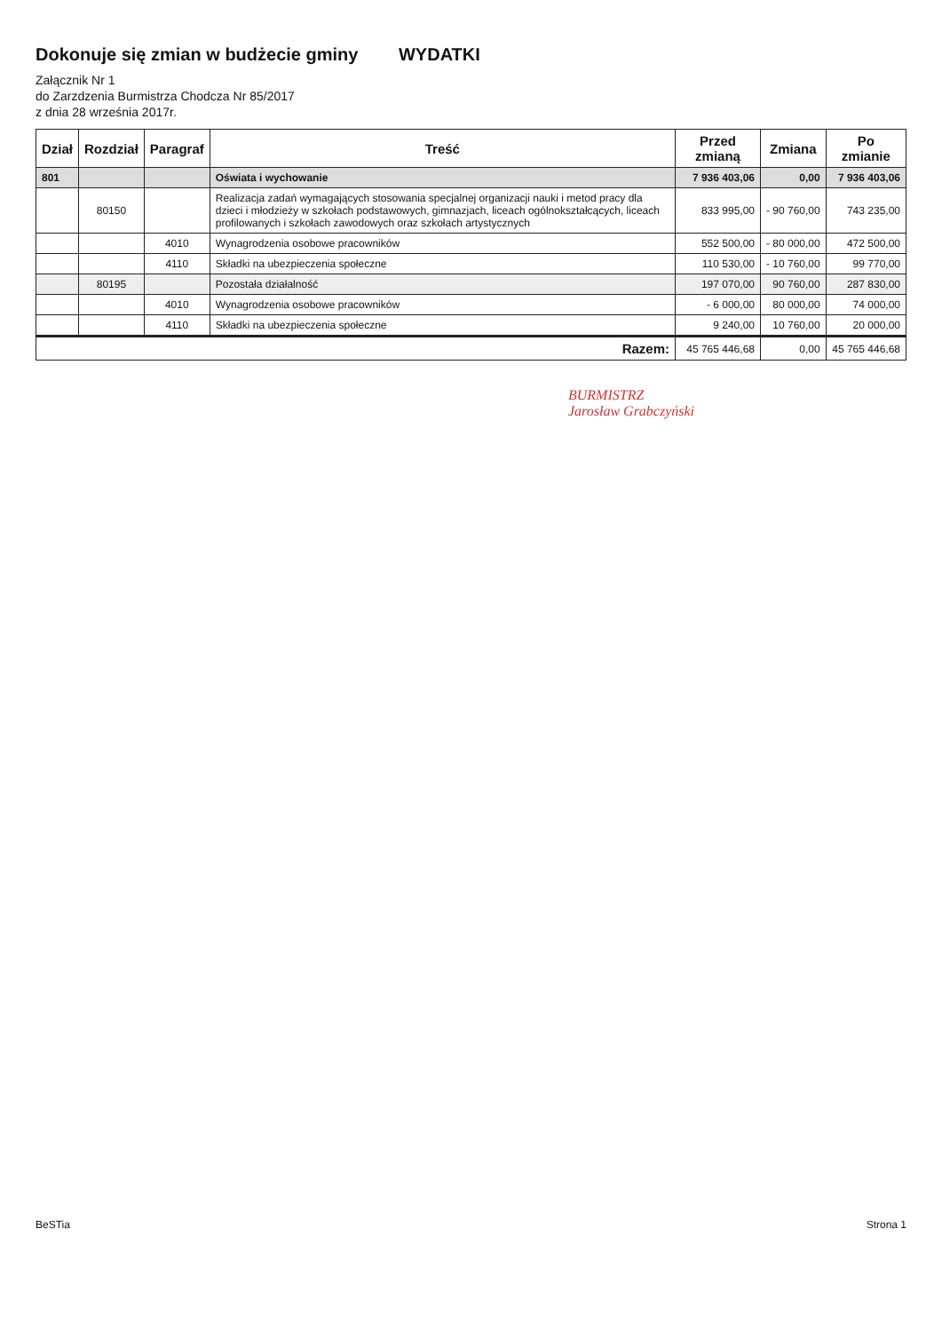Dokonuje się zmian w budżecie gminy WYDATKI
Załącznik Nr 1
do Zarzdzenia Burmistrza Chodcza Nr 85/2017
z dnia 28 września 2017r.
| Dział | Rozdział | Paragraf | Treść | Przed zmianą | Zmiana | Po zmianie |
| --- | --- | --- | --- | --- | --- | --- |
| 801 | | | Oświata i wychowanie | 7 936 403,06 | 0,00 | 7 936 403,06 |
| | 80150 | | Realizacja zadań wymagających stosowania specjalnej organizacji nauki i metod pracy dla dzieci i młodzieży w szkołach podstawowych, gimnazjach, liceach ogólnokształcących, liceach profilowanych i szkołach zawodowych oraz szkołach artystycznych | 833 995,00 | - 90 760,00 | 743 235,00 |
| | | 4010 | Wynagrodzenia osobowe pracowników | 552 500,00 | - 80 000,00 | 472 500,00 |
| | | 4110 | Składki na ubezpieczenia społeczne | 110 530,00 | - 10 760,00 | 99 770,00 |
| | 80195 | | Pozostała działalność | 197 070,00 | 90 760,00 | 287 830,00 |
| | | 4010 | Wynagrodzenia osobowe pracowników | - 6 000,00 | 80 000,00 | 74 000,00 |
| | | 4110 | Składki na ubezpieczenia społeczne | 9 240,00 | 10 760,00 | 20 000,00 |
| Razem: | | | | 45 765 446,68 | 0,00 | 45 765 446,68 |
BURMISTRZ
Jarosław Grabczyński
BeSTia Strona 1